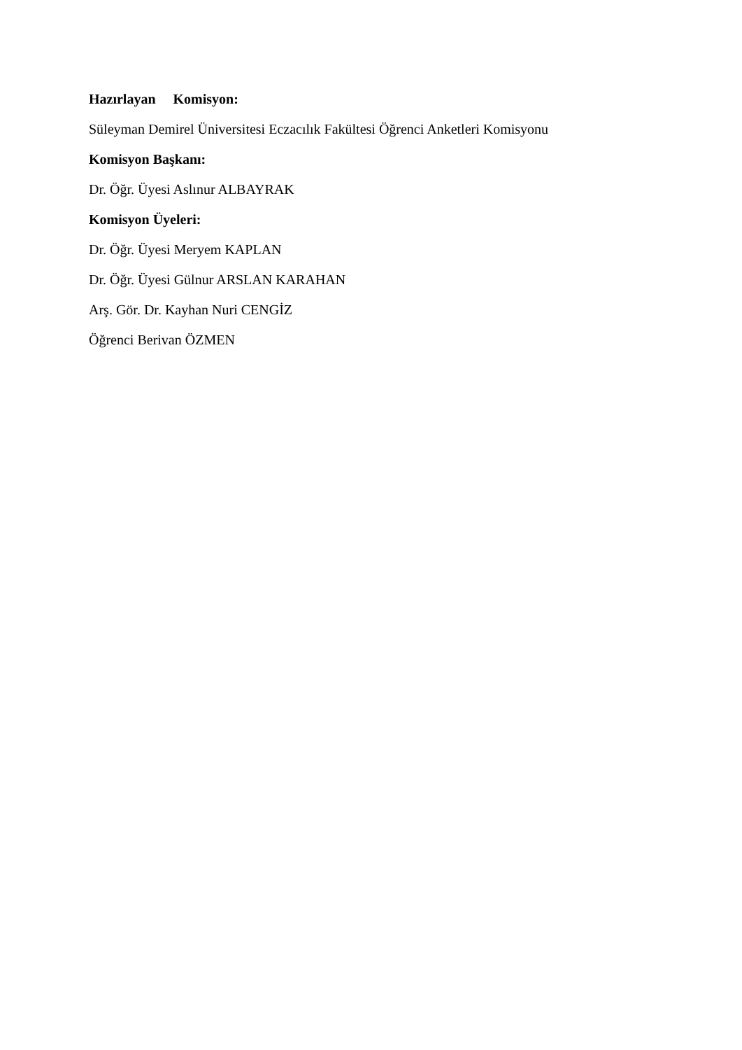Hazırlayan Komisyon:
Süleyman Demirel Üniversitesi Eczacılık Fakültesi Öğrenci Anketleri Komisyonu
Komisyon Başkanı:
Dr. Öğr. Üyesi Aslınur ALBAYRAK
Komisyon Üyeleri:
Dr. Öğr. Üyesi Meryem KAPLAN
Dr. Öğr. Üyesi Gülnur ARSLAN KARAHAN
Arş. Gör. Dr. Kayhan Nuri CENGİZ
Öğrenci Berivan ÖZMEN